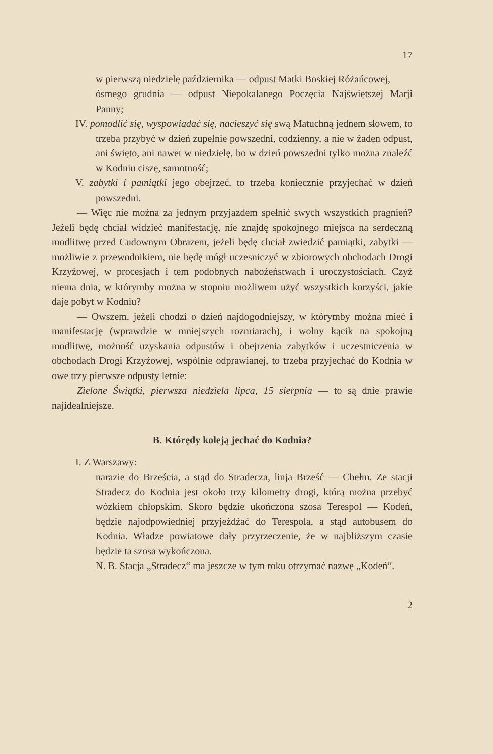17
w pierwszą niedzielę października — odpust Matki Boskiej Różańcowej,
ósmego grudnia — odpust Niepokalanego Poczęcia Najświętszej Marji Panny;
IV. pomodlić się, wyspowiadać się, nacieszyć się swą Matuchną jednem słowem, to trzeba przybyć w dzień zupełnie powszedni, codzienny, a nie w żaden odpust, ani święto, ani nawet w niedzielę, bo w dzień powszedni tylko można znaleźć w Kodniu ciszę, samotność;
V. zabytki i pamiątki jego obejrzeć, to trzeba koniecznie przyjechać w dzień powszedni.
— Więc nie można za jednym przyjazdem spełnić swych wszystkich pragnień? Jeżeli będę chciał widzieć manifestację, nie znajdę spokojnego miejsca na serdeczną modlitwę przed Cudownym Obrazem, jeżeli będę chciał zwiedzić pamiątki, zabytki — możliwie z przewodnikiem, nie będę mógł uczesniczyć w zbiorowych obchodach Drogi Krzyżowej, w procesjach i tem podobnych nabożeństwach i uroczystościach. Czyż niema dnia, w którymby można w stopniu możliwem użyć wszystkich korzyści, jakie daje pobyt w Kodniu?
— Owszem, jeżeli chodzi o dzień najdogodniejszy, w którymby można mieć i manifestację (wprawdzie w mniejszych rozmiarach), i wolny kącik na spokojną modlitwę, możność uzyskania odpustów i obejrzenia zabytków i uczestniczenia w obchodach Drogi Krzyżowej, wspólnie odprawianej, to trzeba przyjechać do Kodnia w owe trzy pierwsze odpusty letnie:
Zielone Świątki, pierwsza niedziela lipca, 15 sierpnia — to są dnie prawie najidealniejsze.
B. Którędy koleją jechać do Kodnia?
I. Z Warszawy:
narazie do Brześcia, a stąd do Stradecza, linja Brześć — Chełm. Ze stacji Stradecz do Kodnia jest około trzy kilometry drogi, którą można przebyć wózkiem chłopskim. Skoro będzie ukończona szosa Terespol — Kodeń, będzie najodpowiedniej przyjeżdżać do Terespola, a stąd autobusem do Kodnia. Władze powiatowe dały przyrzeczenie, że w najbliższym czasie będzie ta szosa wykończona.
N. B. Stacja „Stradecz“ ma jeszcze w tym roku otrzymać nazwę „Kodeń“.
2